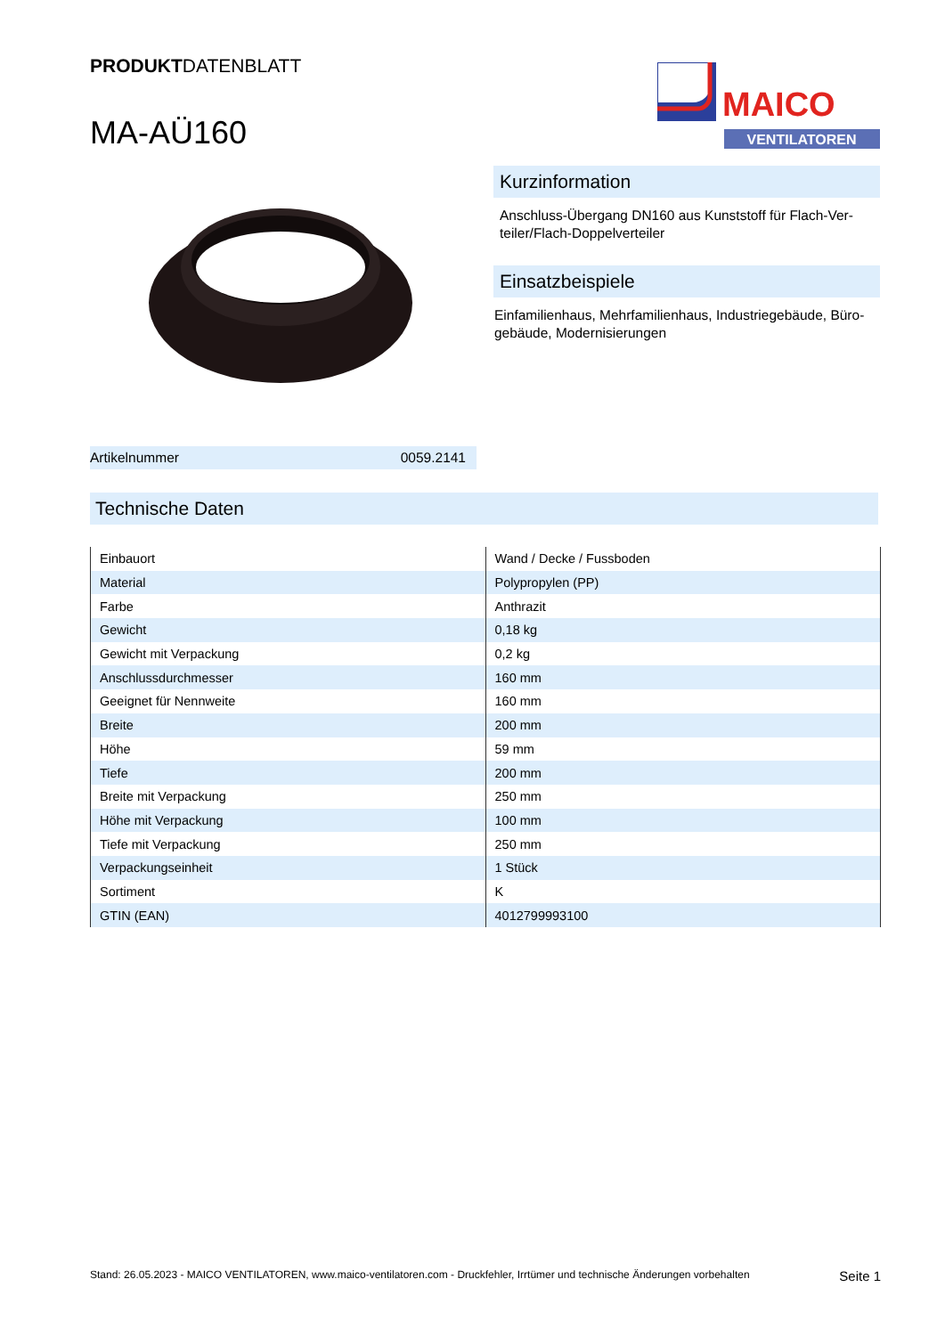PRODUKTDATENBLATT
MA-AÜ160
MAICO
VENTILATOREN
Kurzinformation
Anschluss-Übergang DN160 aus Kunststoff für Flach-Ver­teiler/Flach-Doppelverteiler
Einsatzbeispiele
Einfamilienhaus, Mehrfamilienhaus, Industriegebäude, Büro­gebäude, Modernisierungen
Artikelnummer 0059.2141
Technische Daten
| Einbauort | Wand / Decke / Fussboden |
| Material | Polypropylen (PP) |
| Farbe | Anthrazit |
| Gewicht | 0,18 kg |
| Gewicht mit Verpackung | 0,2 kg |
| Anschlussdurchmesser | 160 mm |
| Geeignet für Nennweite | 160 mm |
| Breite | 200 mm |
| Höhe | 59 mm |
| Tiefe | 200 mm |
| Breite mit Verpackung | 250 mm |
| Höhe mit Verpackung | 100 mm |
| Tiefe mit Verpackung | 250 mm |
| Verpackungseinheit | 1 Stück |
| Sortiment | K |
| GTIN (EAN) | 4012799993100 |
Stand: 26.05.2023 - MAICO VENTILATOREN, www.maico-ventilatoren.com - Druckfehler, Irrtümer und technische Änderungen vorbehalten Seite 1